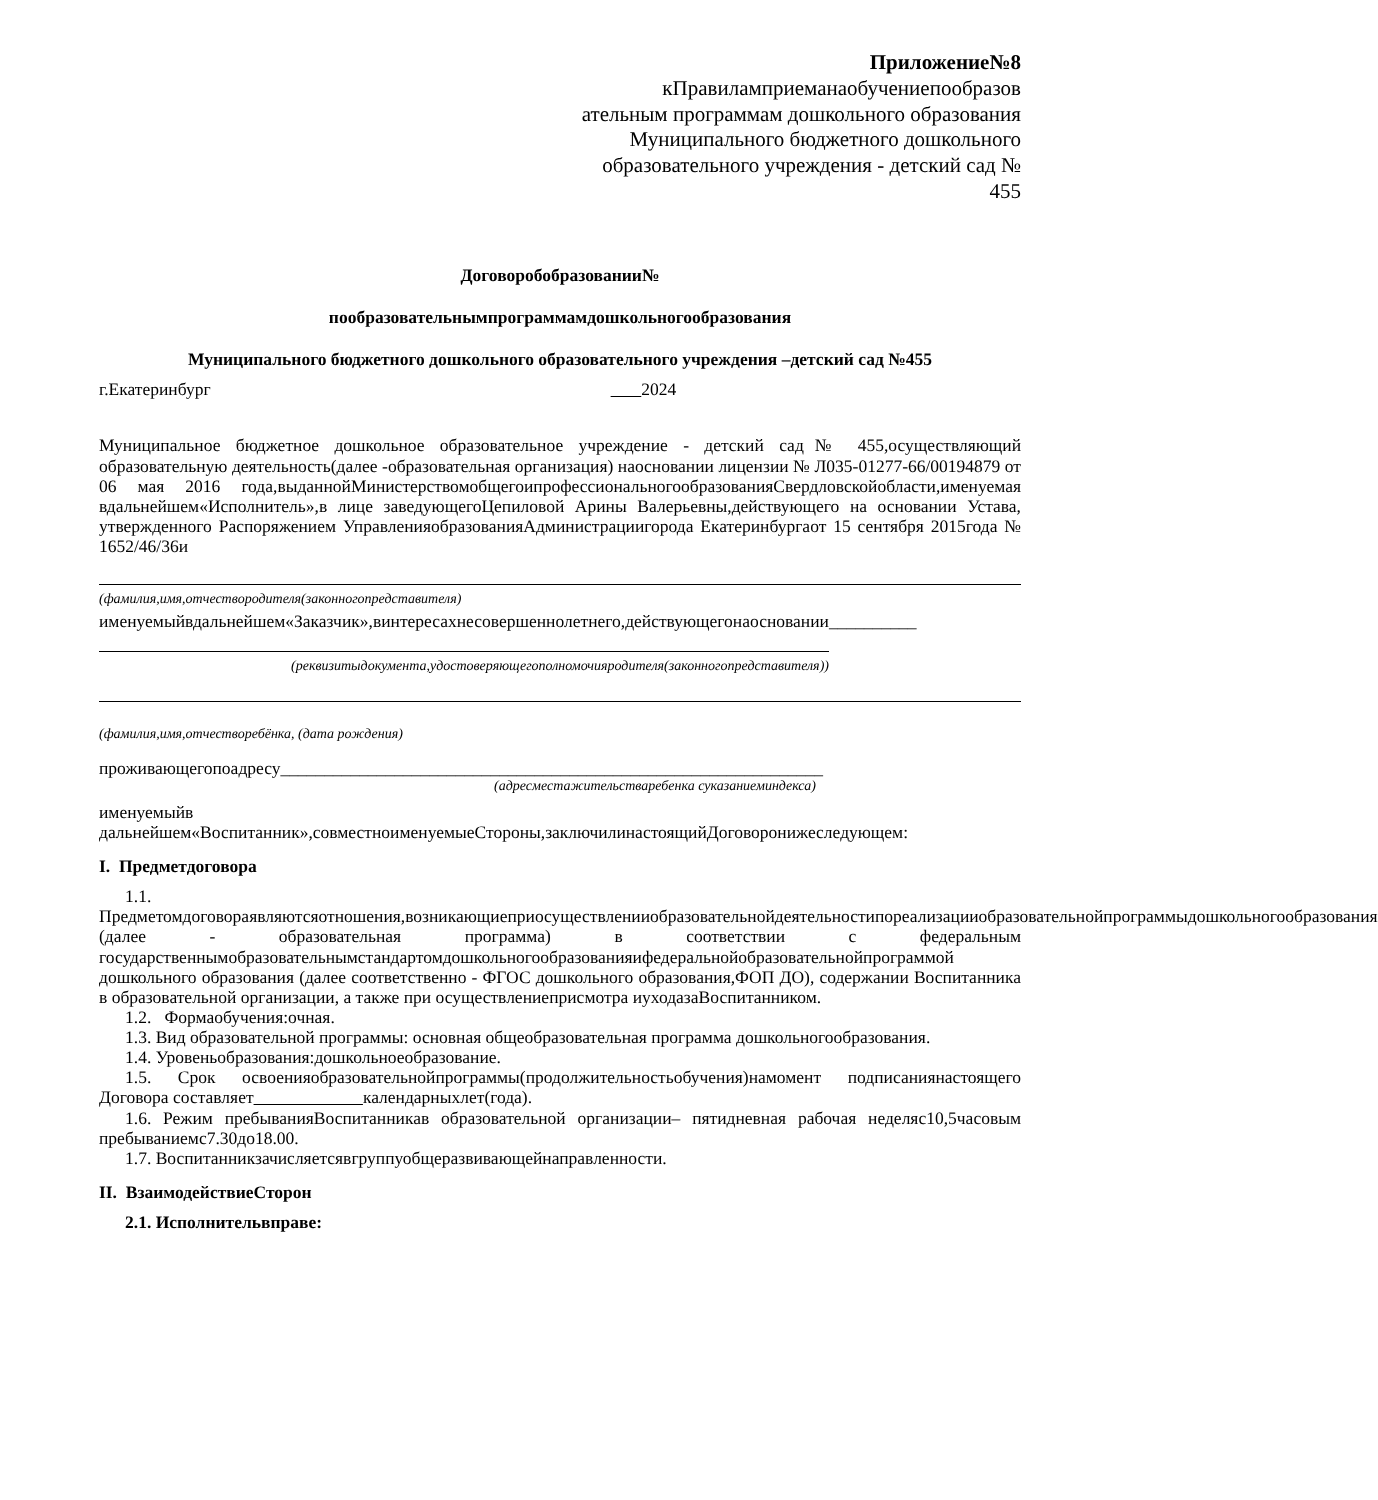Приложение№8
кПравиламприеманаобучениепообразов ательным программам дошкольного образования Муниципального бюджетного дошкольного образовательного учреждения - детский сад № 455
Договоробобразовании№
пообразовательнымпрограммамдошкольногообразования
Муниципального бюджетного дошкольного образовательного учреждения –детский сад №455
г.Екатеринбург 2024
Муниципальное бюджетное дошкольное образовательное учреждение - детский сад№ 455,осуществляющий образовательную деятельность(далее -образовательная организация) наосновании лицензии № Л035-01277-66/00194879 от 06 мая 2016 года,выданнойМинистерствомобщегоипрофессиональногообразованияСвердловскойобласти,именуемая вдальнейшем«Исполнитель»,в лице заведующегоЦепиловой Арины Валерьевны,действующего на основании Устава, утвержденного Распоряжением УправленияобразованияАдминистрациигорода Екатеринбургаот 15 сентября 2015года № 1652/46/36и
(фамилия,имя,отчествородителя(законногопредставителя)
именуемыйвдальнейшем«Заказчик»,винтересахнесовершеннолетнего,действующегонаосновании__________
(реквизитыдокумента,удостоверяющегополномочияродителя(законногопредставителя))
(фамилия,имя,отчестворебёнка, (дата рождения)
проживающегопоадресу______________________________________________________________
(адресместажительстваребенка суказаниеминдекса)
именуемыйв
дальнейшем«Воспитанник»,совместноименуемыеСтороны,заключилинастоящийДоговоронижеследующем:
I. Предметдоговора
1.1. Предметомдоговораявляютсяотношения,возникающиеприосуществленииобразовательнойдеятельностипореализацииобразовательнойпрограммыдошкольногообразования (далее - образовательная программа) в соответствии с федеральным государственнымобразовательнымстандартомдошкольногообразованияифедеральнойобразовательнойпрограммой дошкольного образования (далее соответственно - ФГОС дошкольного образования,ФОП ДО), содержании Воспитанника в образовательной организации, а также при осуществлениеприсмотра иуходазаВоспитанником.
1.2. Формаобучения:очная.
1.3. Вид образовательной программы: основная общеобразовательная программа дошкольногообразования.
1.4. Уровеньобразования:дошкольноеобразование.
1.5. Срок освоенияобразовательнойпрограммы(продолжительностьобучения)намомент подписаниянастоящего Договора составляет календарныхлет(года).
1.6. Режим пребыванияВоспитанникав образовательной организации– пятидневная рабочая неделяс10,5часовым пребываниемс7.30до18.00.
1.7. Воспитанникзачисляетсявгруппуобщеразвивающейнаправленности.
II. ВзаимодействиеСторон
2.1. Исполнительвправе: